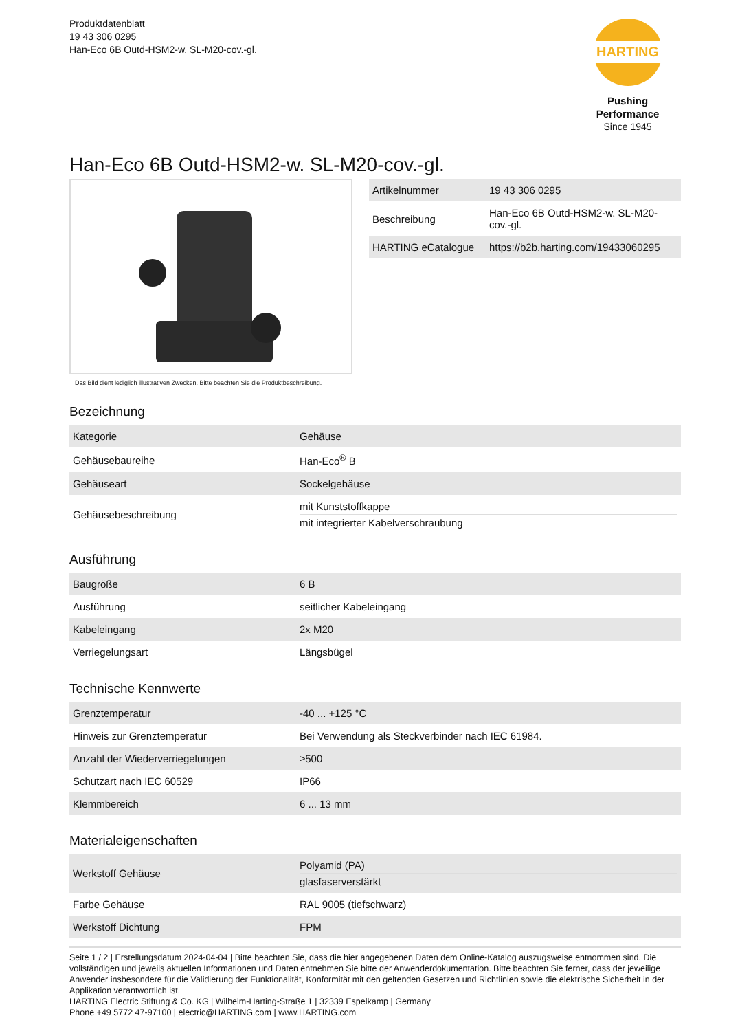Produktdatenblatt
19 43 306 0295
Han-Eco 6B Outd-HSM2-w. SL-M20-cov.-gl.
HARTING
Pushing Performance
Since 1945
Han-Eco 6B Outd-HSM2-w. SL-M20-cov.-gl.
Das Bild dient lediglich illustrativen Zwecken. Bitte beachten Sie die Produktbeschreibung.
| Artikelnummer | 19 43 306 0295 |
| Beschreibung | Han-Eco 6B Outd-HSM2-w. SL-M20-cov.-gl. |
| HARTING eCatalogue | https://b2b.harting.com/19433060295 |
Bezeichnung
| Kategorie | Gehäuse |
| Gehäusebaureihe | Han-Eco<sup>®</sup> B |
| Gehäuseart | Sockelgehäuse |
| Gehäusebeschreibung | mit Kunststoffkappe mit integrierter Kabelverschraubung |
Ausführung
| Baugröße | 6 B |
| Ausführung | seitlicher Kabeleingang |
| Kabeleingang | 2x M20 |
| Verriegelungsart | Längsbügel |
Technische Kennwerte
| Grenztemperatur | -40 ... +125 °C |
| Hinweis zur Grenztemperatur | Bei Verwendung als Steckverbinder nach IEC 61984. |
| Anzahl der Wiederverriegelungen | ≥500 |
| Schutzart nach IEC 60529 | IP66 |
| Klemmbereich | 6 ... 13 mm |
Materialeigenschaften
| Werkstoff Gehäuse | Polyamid (PA) glasfaserverstärkt |
| Farbe Gehäuse | RAL 9005 (tiefschwarz) |
| Werkstoff Dichtung | FPM |
Seite 1 / 2 | Erstellungsdatum 2024-04-04 | Bitte beachten Sie, dass die hier angegebenen Daten dem Online-Katalog auszugsweise entnommen sind. Die vollständigen und jeweils aktuellen Informationen und Daten entnehmen Sie bitte der Anwenderdokumentation. Bitte beachten Sie ferner, dass der jeweilige Anwender insbesondere für die Validierung der Funktionalität, Konformität mit den geltenden Gesetzen und Richtlinien sowie die elektrische Sicherheit in der Applikation verantwortlich ist.
HARTING Electric Stiftung & Co. KG | Wilhelm-Harting-Straße 1 | 32339 Espelkamp | Germany
Phone +49 5772 47-97100 | electric@HARTING.com | www.HARTING.com